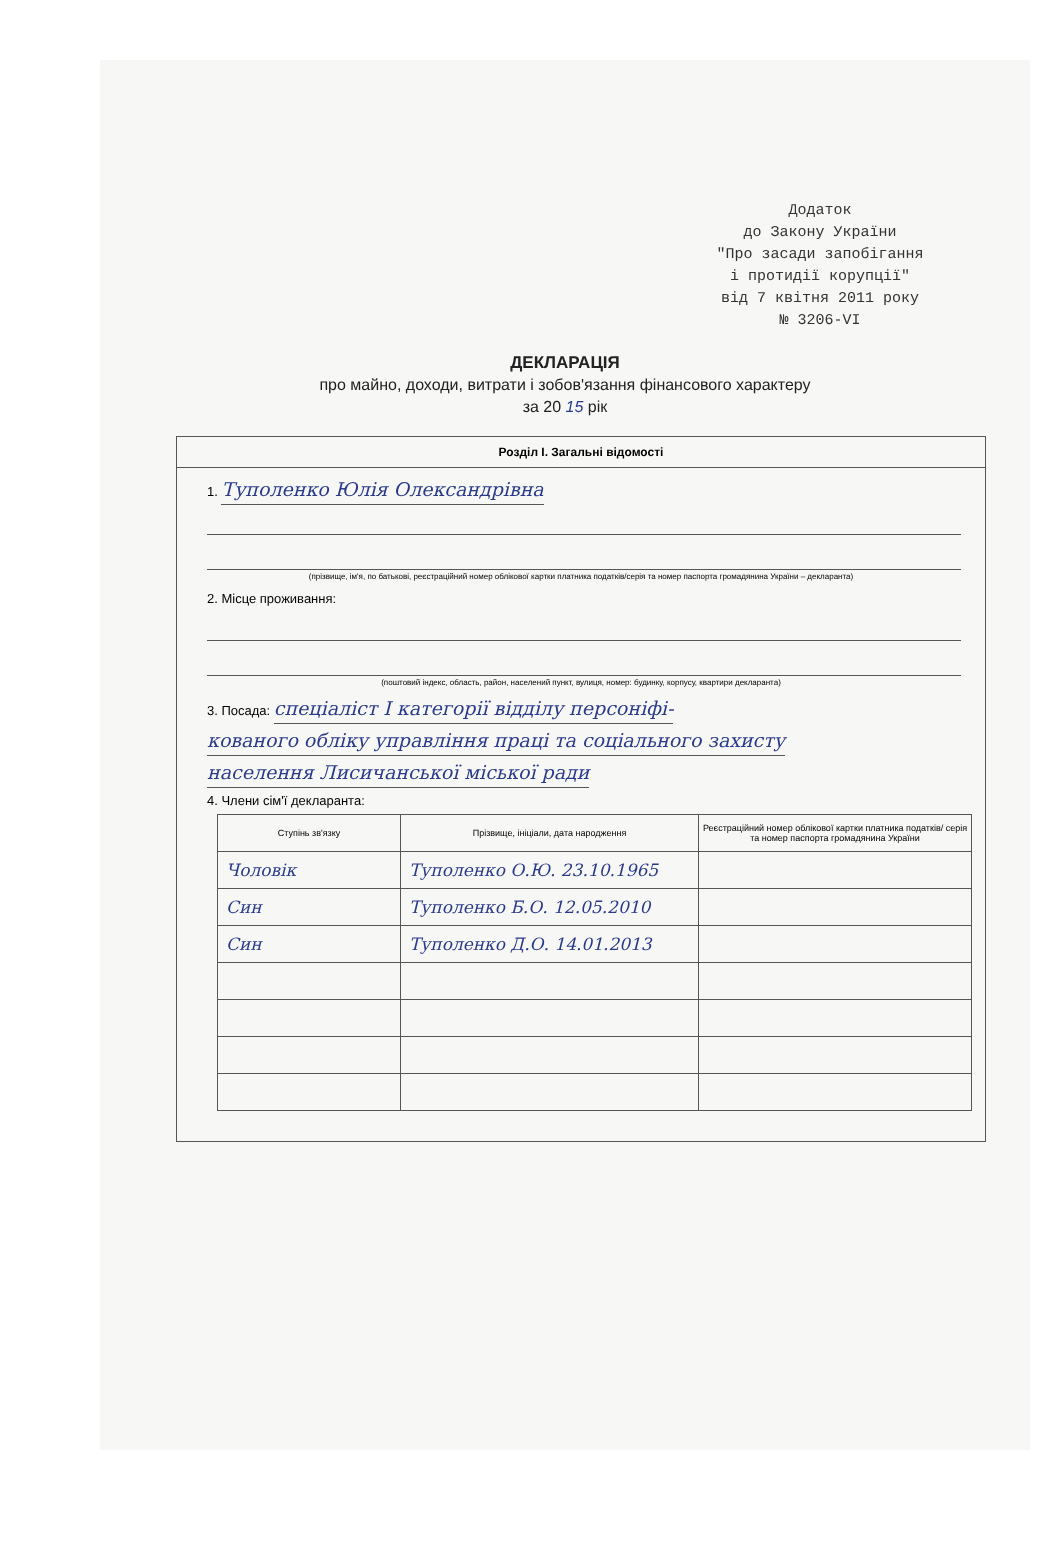Додаток
до Закону України
"Про засади запобігання
і протидії корупції"
від 7 квітня 2011 року
№ 3206-VI
ДЕКЛАРАЦІЯ
про майно, доходи, витрати і зобов'язання фінансового характеру
за 20 15 рік
Розділ I. Загальні відомості
1. Туполенко Юлія Олександрівна
(прізвище, ім'я, по батькові, реєстраційний номер облікової картки платника податків/серія та номер паспорта громадянина України – декларанта)
2. Місце проживання:
(поштовий індекс, область, район, населений пункт, вулиця, номер: будинку, корпусу, квартири декларанта)
3. Посада: спеціаліст I категорії відділу персоніфі-
кованого обліку управління праці та соціального захисту
населення Лисичанської міської ради
4. Члени сім'ї декларанта:
| Ступінь зв'язку | Прізвище, ініціали, дата народження | Реєстраційний номер облікової картки платника податків/ серія та номер паспорта громадянина України |
| --- | --- | --- |
| Чоловік | Туполенко О.Ю. 23.10.1965 | |
| Син | Туполенко Б.О. 12.05.2010 | |
| Син | Туполенко Д.О. 14.01.2013 | |